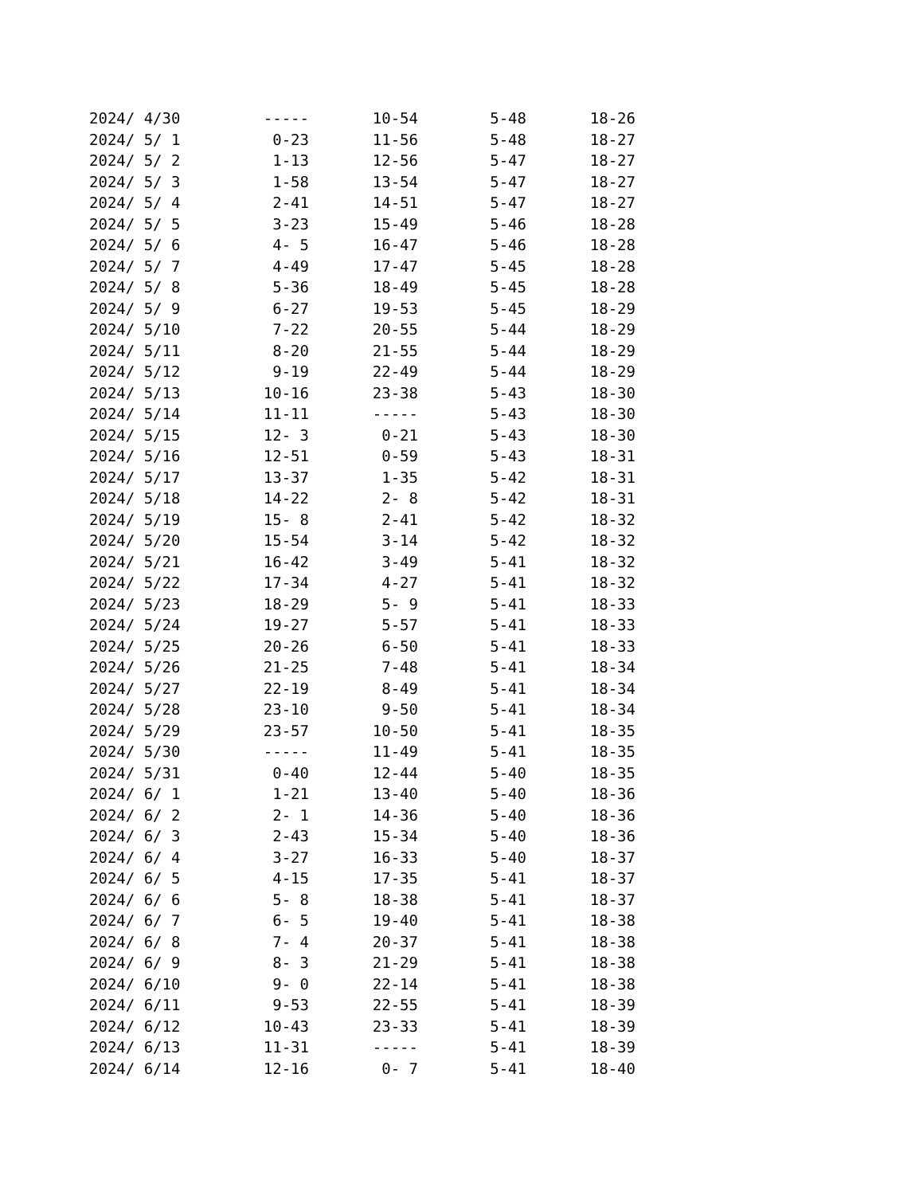| 2024/ 4/30 | ----- | 10-54 | 5-48 | 18-26 |
| 2024/ 5/ 1 | 0-23 | 11-56 | 5-48 | 18-27 |
| 2024/ 5/ 2 | 1-13 | 12-56 | 5-47 | 18-27 |
| 2024/ 5/ 3 | 1-58 | 13-54 | 5-47 | 18-27 |
| 2024/ 5/ 4 | 2-41 | 14-51 | 5-47 | 18-27 |
| 2024/ 5/ 5 | 3-23 | 15-49 | 5-46 | 18-28 |
| 2024/ 5/ 6 | 4- 5 | 16-47 | 5-46 | 18-28 |
| 2024/ 5/ 7 | 4-49 | 17-47 | 5-45 | 18-28 |
| 2024/ 5/ 8 | 5-36 | 18-49 | 5-45 | 18-28 |
| 2024/ 5/ 9 | 6-27 | 19-53 | 5-45 | 18-29 |
| 2024/ 5/10 | 7-22 | 20-55 | 5-44 | 18-29 |
| 2024/ 5/11 | 8-20 | 21-55 | 5-44 | 18-29 |
| 2024/ 5/12 | 9-19 | 22-49 | 5-44 | 18-29 |
| 2024/ 5/13 | 10-16 | 23-38 | 5-43 | 18-30 |
| 2024/ 5/14 | 11-11 | ----- | 5-43 | 18-30 |
| 2024/ 5/15 | 12- 3 | 0-21 | 5-43 | 18-30 |
| 2024/ 5/16 | 12-51 | 0-59 | 5-43 | 18-31 |
| 2024/ 5/17 | 13-37 | 1-35 | 5-42 | 18-31 |
| 2024/ 5/18 | 14-22 | 2- 8 | 5-42 | 18-31 |
| 2024/ 5/19 | 15- 8 | 2-41 | 5-42 | 18-32 |
| 2024/ 5/20 | 15-54 | 3-14 | 5-42 | 18-32 |
| 2024/ 5/21 | 16-42 | 3-49 | 5-41 | 18-32 |
| 2024/ 5/22 | 17-34 | 4-27 | 5-41 | 18-32 |
| 2024/ 5/23 | 18-29 | 5- 9 | 5-41 | 18-33 |
| 2024/ 5/24 | 19-27 | 5-57 | 5-41 | 18-33 |
| 2024/ 5/25 | 20-26 | 6-50 | 5-41 | 18-33 |
| 2024/ 5/26 | 21-25 | 7-48 | 5-41 | 18-34 |
| 2024/ 5/27 | 22-19 | 8-49 | 5-41 | 18-34 |
| 2024/ 5/28 | 23-10 | 9-50 | 5-41 | 18-34 |
| 2024/ 5/29 | 23-57 | 10-50 | 5-41 | 18-35 |
| 2024/ 5/30 | ----- | 11-49 | 5-41 | 18-35 |
| 2024/ 5/31 | 0-40 | 12-44 | 5-40 | 18-35 |
| 2024/ 6/ 1 | 1-21 | 13-40 | 5-40 | 18-36 |
| 2024/ 6/ 2 | 2- 1 | 14-36 | 5-40 | 18-36 |
| 2024/ 6/ 3 | 2-43 | 15-34 | 5-40 | 18-36 |
| 2024/ 6/ 4 | 3-27 | 16-33 | 5-40 | 18-37 |
| 2024/ 6/ 5 | 4-15 | 17-35 | 5-41 | 18-37 |
| 2024/ 6/ 6 | 5- 8 | 18-38 | 5-41 | 18-37 |
| 2024/ 6/ 7 | 6- 5 | 19-40 | 5-41 | 18-38 |
| 2024/ 6/ 8 | 7- 4 | 20-37 | 5-41 | 18-38 |
| 2024/ 6/ 9 | 8- 3 | 21-29 | 5-41 | 18-38 |
| 2024/ 6/10 | 9- 0 | 22-14 | 5-41 | 18-38 |
| 2024/ 6/11 | 9-53 | 22-55 | 5-41 | 18-39 |
| 2024/ 6/12 | 10-43 | 23-33 | 5-41 | 18-39 |
| 2024/ 6/13 | 11-31 | ----- | 5-41 | 18-39 |
| 2024/ 6/14 | 12-16 | 0- 7 | 5-41 | 18-40 |